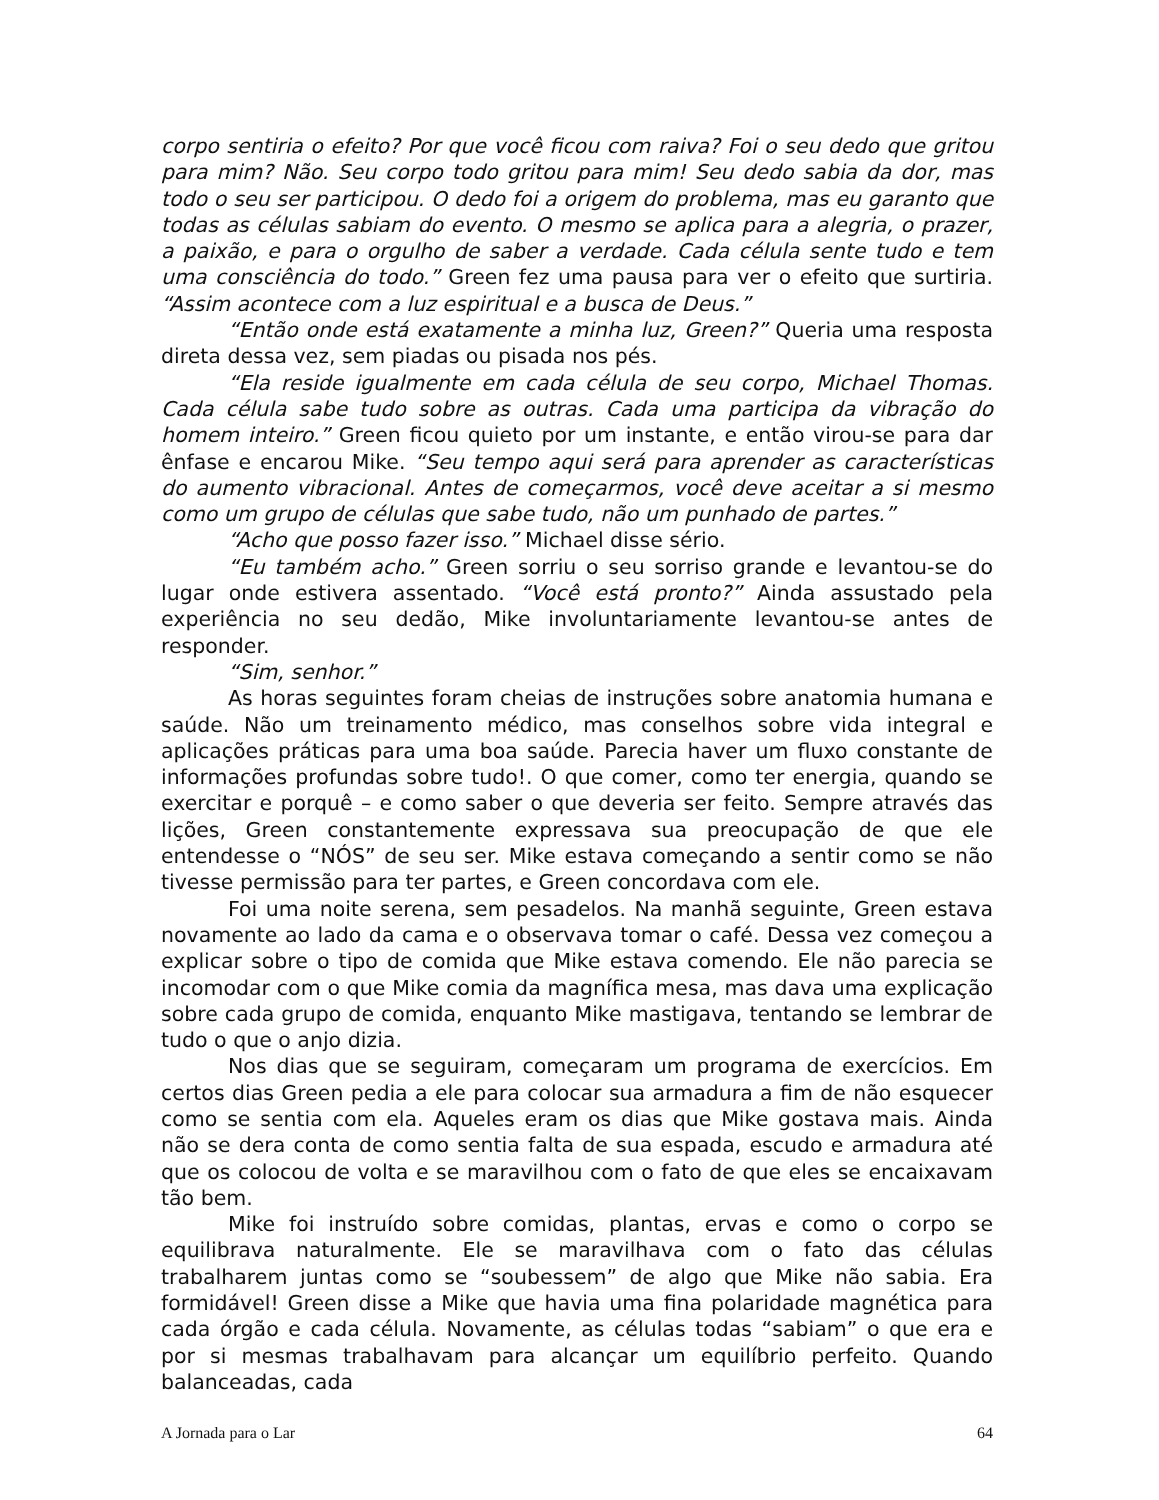corpo sentiria o efeito? Por que você ficou com raiva? Foi o seu dedo que gritou para mim? Não. Seu corpo todo gritou para mim! Seu dedo sabia da dor, mas todo o seu ser participou. O dedo foi a origem do problema, mas eu garanto que todas as células sabiam do evento. O mesmo se aplica para a alegria, o prazer, a paixão, e para o orgulho de saber a verdade. Cada célula sente tudo e tem uma consciência do todo.” Green fez uma pausa para ver o efeito que surtiria. “Assim acontece com a luz espiritual e a busca de Deus.”
“Então onde está exatamente a minha luz, Green?” Queria uma resposta direta dessa vez, sem piadas ou pisada nos pés.
“Ela reside igualmente em cada célula de seu corpo, Michael Thomas. Cada célula sabe tudo sobre as outras. Cada uma participa da vibração do homem inteiro.” Green ficou quieto por um instante, e então virou-se para dar ênfase e encarou Mike. “Seu tempo aqui será para aprender as características do aumento vibracional. Antes de começarmos, você deve aceitar a si mesmo como um grupo de células que sabe tudo, não um punhado de partes.”
“Acho que posso fazer isso.” Michael disse sério.
“Eu também acho.” Green sorriu o seu sorriso grande e levantou-se do lugar onde estivera assentado. “Você está pronto?” Ainda assustado pela experiência no seu dedão, Mike involuntariamente levantou-se antes de responder.
“Sim, senhor.”
As horas seguintes foram cheias de instruções sobre anatomia humana e saúde. Não um treinamento médico, mas conselhos sobre vida integral e aplicações práticas para uma boa saúde. Parecia haver um fluxo constante de informações profundas sobre tudo!. O que comer, como ter energia, quando se exercitar e porquê – e como saber o que deveria ser feito. Sempre através das lições, Green constantemente expressava sua preocupação de que ele entendesse o “NÓS” de seu ser. Mike estava começando a sentir como se não tivesse permissão para ter partes, e Green concordava com ele.
Foi uma noite serena, sem pesadelos. Na manhã seguinte, Green estava novamente ao lado da cama e o observava tomar o café. Dessa vez começou a explicar sobre o tipo de comida que Mike estava comendo. Ele não parecia se incomodar com o que Mike comia da magnífica mesa, mas dava uma explicação sobre cada grupo de comida, enquanto Mike mastigava, tentando se lembrar de tudo o que o anjo dizia.
Nos dias que se seguiram, começaram um programa de exercícios. Em certos dias Green pedia a ele para colocar sua armadura a fim de não esquecer como se sentia com ela. Aqueles eram os dias que Mike gostava mais. Ainda não se dera conta de como sentia falta de sua espada, escudo e armadura até que os colocou de volta e se maravilhou com o fato de que eles se encaixavam tão bem.
Mike foi instruído sobre comidas, plantas, ervas e como o corpo se equilibrava naturalmente. Ele se maravilhava com o fato das células trabalharem juntas como se “soubessem” de algo que Mike não sabia. Era formidável! Green disse a Mike que havia uma fina polaridade magnética para cada órgão e cada célula. Novamente, as células todas “sabiam” o que era e por si mesmas trabalhavam para alcançar um equilíbrio perfeito. Quando balanceadas, cada
A Jornada para o Lar 64